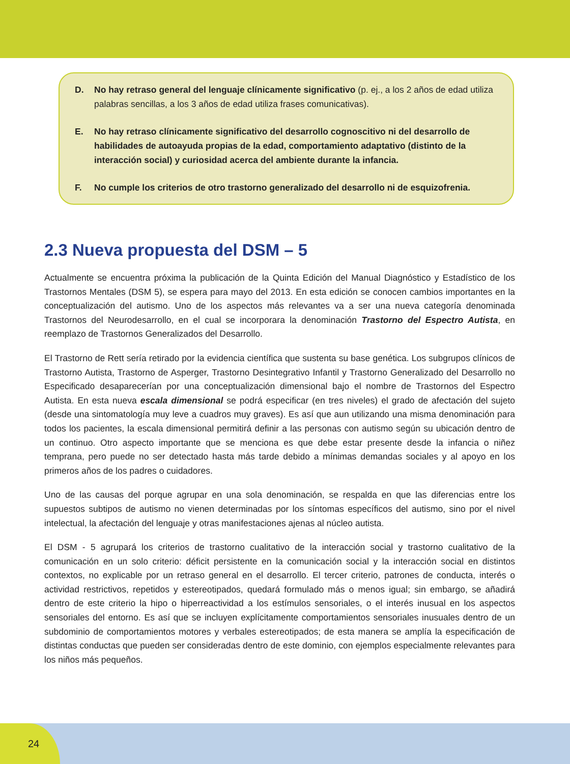D. No hay retraso general del lenguaje clínicamente significativo (p. ej., a los 2 años de edad utiliza palabras sencillas, a los 3 años de edad utiliza frases comunicativas).
E. No hay retraso clínicamente significativo del desarrollo cognoscitivo ni del desarrollo de habilidades de autoayuda propias de la edad, comportamiento adaptativo (distinto de la interacción social) y curiosidad acerca del ambiente durante la infancia.
F. No cumple los criterios de otro trastorno generalizado del desarrollo ni de esquizofrenia.
2.3 Nueva propuesta del DSM – 5
Actualmente se encuentra próxima la publicación de la Quinta Edición del Manual Diagnóstico y Estadístico de los Trastornos Mentales (DSM 5), se espera para mayo del 2013. En esta edición se conocen cambios importantes en la conceptualización del autismo. Uno de los aspectos más relevantes va a ser una nueva categoría denominada Trastornos del Neurodesarrollo, en el cual se incorporara la denominación Trastorno del Espectro Autista, en reemplazo de Trastornos Generalizados del Desarrollo.
El Trastorno de Rett sería retirado por la evidencia científica que sustenta su base genética. Los subgrupos clínicos de Trastorno Autista, Trastorno de Asperger, Trastorno Desintegrativo Infantil y Trastorno Generalizado del Desarrollo no Especificado desaparecerían por una conceptualización dimensional bajo el nombre de Trastornos del Espectro Autista. En esta nueva escala dimensional se podrá especificar (en tres niveles) el grado de afectación del sujeto (desde una sintomatología muy leve a cuadros muy graves). Es así que aun utilizando una misma denominación para todos los pacientes, la escala dimensional permitirá definir a las personas con autismo según su ubicación dentro de un continuo. Otro aspecto importante que se menciona es que debe estar presente desde la infancia o niñez temprana, pero puede no ser detectado hasta más tarde debido a mínimas demandas sociales y al apoyo en los primeros años de los padres o cuidadores.
Uno de las causas del porque agrupar en una sola denominación, se respalda en que las diferencias entre los supuestos subtipos de autismo no vienen determinadas por los síntomas específicos del autismo, sino por el nivel intelectual, la afectación del lenguaje y otras manifestaciones ajenas al núcleo autista.
El DSM - 5 agrupará los criterios de trastorno cualitativo de la interacción social y trastorno cualitativo de la comunicación en un solo criterio: déficit persistente en la comunicación social y la interacción social en distintos contextos, no explicable por un retraso general en el desarrollo. El tercer criterio, patrones de conducta, interés o actividad restrictivos, repetidos y estereotipados, quedará formulado más o menos igual; sin embargo, se añadirá dentro de este criterio la hipo o hiperreactividad a los estímulos sensoriales, o el interés inusual en los aspectos sensoriales del entorno. Es así que se incluyen explícitamente comportamientos sensoriales inusuales dentro de un subdominio de comportamientos motores y verbales estereotipados; de esta manera se amplía la especificación de distintas conductas que pueden ser consideradas dentro de este dominio, con ejemplos especialmente relevantes para los niños más pequeños.
24